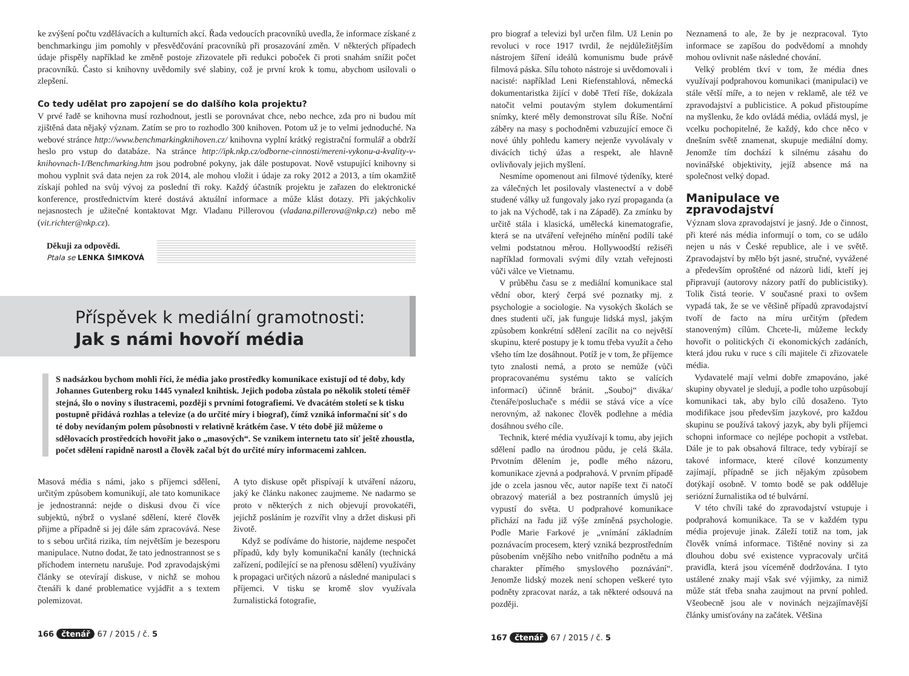ke zvýšení počtu vzdělávacích a kulturních akcí. Řada vedoucích pracovníků uvedla, že informace získané z benchmarkingu jim pomohly v přesvědčování pracovníků při prosazování změn. V některých případech údaje přispěly například ke změně postoje zřizovatele při redukci poboček či proti snahám snížit počet pracovníků. Často si knihovny uvědomily své slabiny, což je první krok k tomu, abychom usilovali o zlepšení.
Co tedy udělat pro zapojení se do dalšího kola projektu?
V prvé řadě se knihovna musí rozhodnout, jestli se porovnávat chce, nebo nechce, zda pro ni budou mít zjištěná data nějaký význam. Zatím se pro to rozhodlo 300 knihoven. Potom už je to velmi jednoduché. Na webové stránce http://www.benchmarkingknihoven.cz/ knihovna vyplní krátký registrační formulář a obdrží heslo pro vstup do databáze. Na stránce http://ipk.nkp.cz/odborne-cinnosti/mereni-vykonu-a-kvality-v-knihovnach-1/Benchmarking.htm jsou podrobné pokyny, jak dále postupovat. Nově vstupující knihovny si mohou vyplnit svá data nejen za rok 2014, ale mohou vložit i údaje za roky 2012 a 2013, a tím okamžitě získají pohled na svůj vývoj za poslední tři roky. Každý účastník projektu je zařazen do elektronické konference, prostřednictvím které dostává aktuální informace a může klást dotazy. Při jakýchkoliv nejasnostech je užitečné kontaktovat Mgr. Vladanu Pillerovou (vladana.pillerova@nkp.cz) nebo mě (vit.richter@nkp.cz).
Děkuji za odpovědi.
Ptala se LENKA ŠIMKOVÁ
Příspěvek k mediální gramotnosti:
Jak s námi hovoří média
S nadsázkou bychom mohli říci, že média jako prostředky komunikace existují od té doby, kdy Johannes Gutenberg roku 1445 vynalezl knihtisk. Jejich podoba zůstala po několik století téměř stejná, šlo o noviny s ilustracemi, později s prvními fotografiemi. Ve dvacátém století se k tisku postupně přidává rozhlas a televize (a do určité míry i biograf), čímž vzniká informační síť s do té doby nevídaným polem působnosti v relativně krátkém čase. V této době již můžeme o sdělovacích prostředcích hovořit jako o „masových“. Se vznikem internetu tato síť ještě zhoustla, počet sdělení rapidně narostl a člověk začal být do určité míry informacemi zahlcen.
Masová média s námi, jako s příjemci sdělení, určitým způsobem komunikují, ale tato komunikace je jednostranná: nejde o diskusi dvou či více subjektů, nýbrž o vyslané sdělení, které člověk přijme a případně si jej dále sám zpracovává. Nese to s sebou určitá rizika, tím největším je bezesporu manipulace. Nutno dodat, že tato jednostrannost se s příchodem internetu narušuje. Pod zpravodajskými články se otevírají diskuse, v nichž se mohou čtenáři k dané problematice vyjádřit a s textem polemizovat.
A tyto diskuse opět přispívají k utváření názoru, jaký ke článku nakonec zaujmeme. Ne nadarmo se proto v některých z nich objevují provokatéři, jejichž posláním je rozvířit vlny a držet diskusi při životě.
Když se podíváme do historie, najdeme nespočet případů, kdy byly komunikační kanály (technická zařízení, podílející se na přenosu sdělení) využívány k propagaci určitých názorů a následné manipulaci s příjemci. V tisku se kromě slov využívala žurnalistická fotografie,
166 čtenář 67 / 2015 / č. 5
pro biograf a televizi byl určen film. Už Lenin po revoluci v roce 1917 tvrdil, že nejdůležitějším nástrojem šíření ideálů komunismu bude právě filmová páska. Sílu tohoto nástroje si uvědomovali i nacisté: například Leni Riefenstahlová, německá dokumentaristka žijící v době Třetí říše, dokázala natočit velmi poutavým stylem dokumentární snímky, které měly demonstrovat sílu Říše. Noční záběry na masy s pochodněmi vzbuzující emoce či nové úhly pohledu kamery nejenže vyvolávaly v divácích tichý úžas a respekt, ale hlavně ovlivňovaly jejich myšlení.
Nesmíme opomenout ani filmové týdeníky, které za válečných let posilovaly vlastenectví a v době studené války už fungovaly jako ryzí propaganda (a to jak na Východě, tak i na Západě). Za zmínku by určitě stála i klasická, umělecká kinematografie, která se na utváření veřejného mínění podílí také velmi podstatnou měrou. Hollywoodští režiséři například formovali svými díly vztah veřejnosti vůči válce ve Vietnamu.
V průběhu času se z mediální komunikace stal vědní obor, který čerpá své poznatky mj. z psychologie a sociologie. Na vysokých školách se dnes studenti učí, jak funguje lidská mysl, jakým způsobem konkrétní sdělení zacílit na co největší skupinu, které postupy je k tomu třeba využít a čeho všeho tím lze dosáhnout. Potíž je v tom, že příjemce tyto znalosti nemá, a proto se nemůže (vůči propracovanému systému takto se valících informací) účinně bránit. „Souboj“ diváka/čtenáře/posluchače s médii se stává více a více nerovným, až nakonec člověk podlehne a média dosáhnou svého cíle.
Technik, které média využívají k tomu, aby jejich sdělení padlo na úrodnou půdu, je celá škála. Prvotním dělením je, podle mého názoru, komunikace zjevná a podprahová. V prvním případě jde o zcela jasnou věc, autor napíše text či natočí obrazový materiál a bez postranních úmyslů jej vypustí do světa. U podprahové komunikace přichází na řadu již výše zmíněná psychologie. Podle Marie Farkové je „vnímání základním poznávacím procesem, který vzniká bezprostředním působením vnějšího nebo vnitřního podnětu a má charakter přímého smyslového poznávání“. Jenomže lidský mozek není schopen veškeré tyto podněty zpracovat naráz, a tak některé odsouvá na později.
167 čtenář 67 / 2015 / č. 5
Neznamená to ale, že by je nezpracoval. Tyto informace se zapíšou do podvědomí a mnohdy mohou ovlivnit naše následné chování.
Velký problém tkví v tom, že média dnes využívají podprahovou komunikaci (manipulaci) ve stále větší míře, a to nejen v reklamě, ale též ve zpravodajství a publicistice. A pokud přistoupíme na myšlenku, že kdo ovládá média, ovládá mysl, je vcelku pochopitelné, že každý, kdo chce něco v dnešním světě znamenat, skupuje mediální domy. Jenomže tím dochází k silnému zásahu do novinářské objektivity, jejíž absence má na společnost velký dopad.
Manipulace ve zpravodajství
Význam slova zpravodajství je jasný. Jde o činnost, při které nás média informují o tom, co se událo nejen u nás v České republice, ale i ve světě. Zpravodajství by mělo být jasné, stručné, vyvážené a především oproštěné od názorů lidí, kteří jej připravují (autorovy názory patří do publicistiky). Tolik čistá teorie. V současné praxi to ovšem vypadá tak, že se ve většině případů zpravodajství tvoří de facto na míru určitým (předem stanoveným) cílům. Chcete-li, můžeme leckdy hovořit o politických či ekonomických zadáních, která jdou ruku v ruce s cíli majitele či zřizovatele média.
Vydavatelé mají velmi dobře zmapováno, jaké skupiny obyvatel je sledují, a podle toho uzpůsobují komunikaci tak, aby bylo cílů dosaženo. Tyto modifikace jsou především jazykové, pro každou skupinu se používá takový jazyk, aby byli příjemci schopni informace co nejlépe pochopit a vstřebat. Dále je to pak obsahová filtrace, tedy vybírají se takové informace, které cílové konzumenty zajímají, případně se jich nějakým způsobem dotýkají osobně. V tomto bodě se pak odděluje seriózní žurnalistika od té bulvární.
V této chvíli také do zpravodajství vstupuje i podprahová komunikace. Ta se v každém typu média projevuje jinak. Záleží totiž na tom, jak člověk vnímá informace. Tištěné noviny si za dlouhou dobu své existence vypracovaly určitá pravidla, která jsou víceméně dodržována. I tyto ustálené znaky mají však své výjimky, za nimiž může stát třeba snaha zaujmout na první pohled. Všeobecně jsou ale v novinách nejzajímavější články umisťovány na začátek. Většina